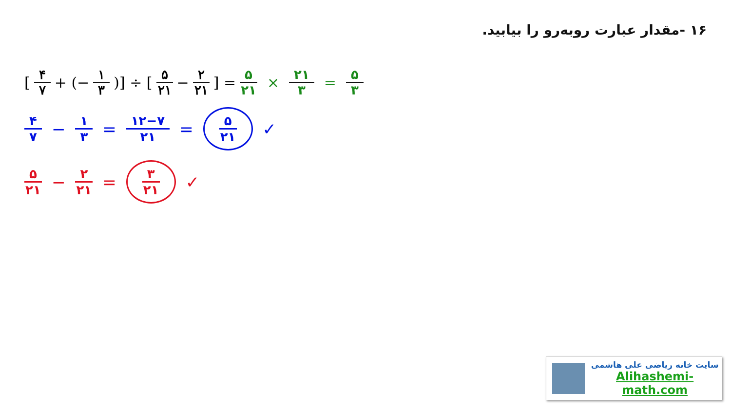۱۶ -مقدار عبارت روبه‌رو را بیابید.
[۴ ۷ + (− ۱ ۳)] ÷ [۵ ۲۱ − ۲ ۲۱] = ۵ ۲۱ × ۲۱ ۳ = ۵ ۳
۴ ۷ − ۱ ۳ = ۱۲−۷ ۲۱ = ۵ ۲۱ ✓
۵ ۲۱ − ۲ ۲۱ = ۳ ۲۱ ✓
سایت خانه ریاضی علی هاشمی
Alihashemi-math.com